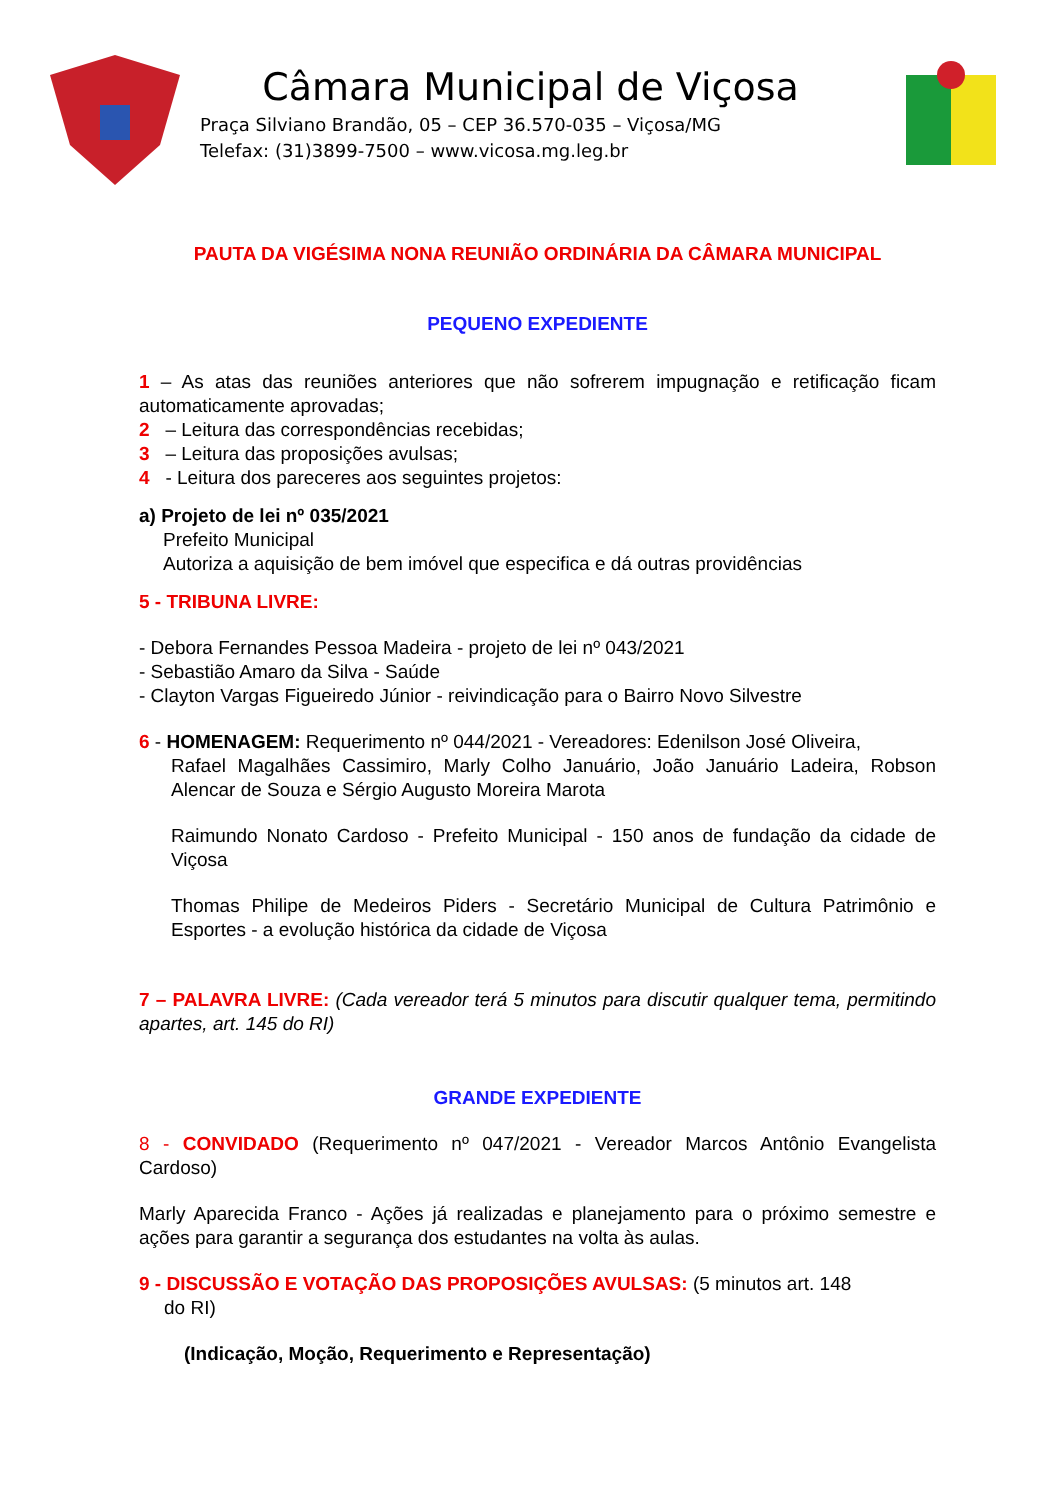Câmara Municipal de Viçosa
Praça Silviano Brandão, 05 – CEP 36.570-035 – Viçosa/MG
Telefax: (31)3899-7500 – www.vicosa.mg.leg.br
PAUTA DA VIGÉSIMA NONA REUNIÃO ORDINÁRIA DA CÂMARA MUNICIPAL
PEQUENO EXPEDIENTE
1 – As atas das reuniões anteriores que não sofrerem impugnação e retificação ficam automaticamente aprovadas;
2 – Leitura das correspondências recebidas;
3 – Leitura das proposições avulsas;
4 - Leitura dos pareceres aos seguintes projetos:
a) Projeto de lei nº 035/2021
Prefeito Municipal
Autoriza a aquisição de bem imóvel que especifica e dá outras providências
5 - TRIBUNA LIVRE:
- Debora Fernandes Pessoa Madeira - projeto de lei nº 043/2021
- Sebastião Amaro da Silva - Saúde
- Clayton Vargas Figueiredo Júnior - reivindicação para o Bairro Novo Silvestre
6 - HOMENAGEM: Requerimento nº 044/2021 - Vereadores: Edenilson José Oliveira,
Rafael Magalhães Cassimiro, Marly Colho Januário, João Januário Ladeira, Robson Alencar de Souza e Sérgio Augusto Moreira Marota
Raimundo Nonato Cardoso - Prefeito Municipal - 150 anos de fundação da cidade de Viçosa
Thomas Philipe de Medeiros Piders - Secretário Municipal de Cultura Patrimônio e Esportes - a evolução histórica da cidade de Viçosa
7 – PALAVRA LIVRE: (Cada vereador terá 5 minutos para discutir qualquer tema, permitindo apartes, art. 145 do RI)
GRANDE EXPEDIENTE
8 - CONVIDADO (Requerimento nº 047/2021 - Vereador Marcos Antônio Evangelista Cardoso)
Marly Aparecida Franco - Ações já realizadas e planejamento para o próximo semestre e ações para garantir a segurança dos estudantes na volta às aulas.
9 - DISCUSSÃO E VOTAÇÃO DAS PROPOSIÇÕES AVULSAS: (5 minutos art. 148
do RI)
(Indicação, Moção, Requerimento e Representação)